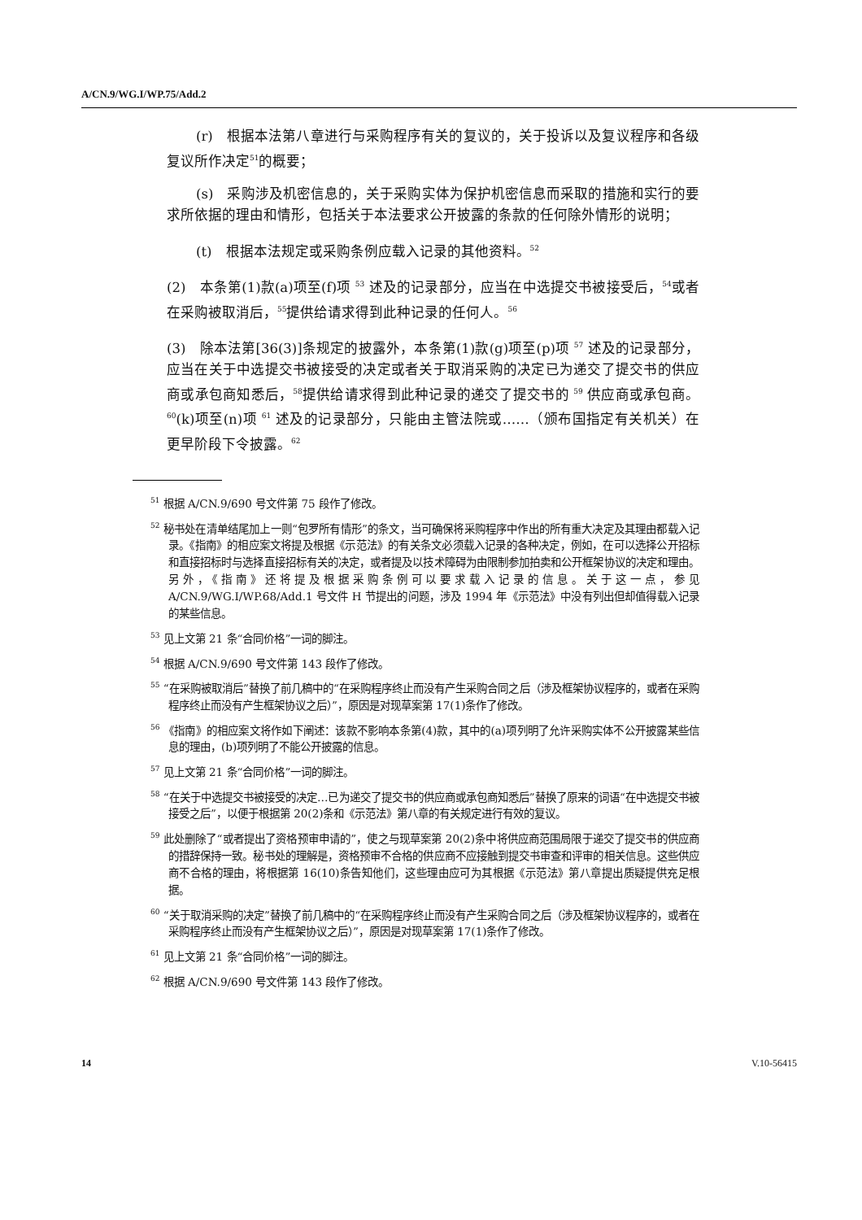A/CN.9/WG.I/WP.75/Add.2
(r)　根据本法第八章进行与采购程序有关的复议的，关于投诉以及复议程序和各级复议所作决定<sup>51</sup>的概要；
(s)　采购涉及机密信息的，关于采购实体为保护机密信息而采取的措施和实行的要求所依据的理由和情形，包括关于本法要求公开披露的条款的任何除外情形的说明；
(t)　根据本法规定或采购条例应载入记录的其他资料。<sup>52</sup>
(2)　本条第(1)款(a)项至(f)项 <sup>53</sup> 述及的记录部分，应当在中选提交书被接受后，<sup>54</sup>或者在采购被取消后，<sup>55</sup>提供给请求得到此种记录的任何人。<sup>56</sup>
(3)　除本法第[36(3)]条规定的披露外，本条第(1)款(g)项至(p)项 <sup>57</sup> 述及的记录部分，应当在关于中选提交书被接受的决定或者关于取消采购的决定已为递交了提交书的供应商或承包商知悉后，<sup>58</sup>提供给请求得到此种记录的递交了提交书的 <sup>59</sup> 供应商或承包商。<sup>60</sup>(k)项至(n)项 <sup>61</sup> 述及的记录部分，只能由主管法院或……（颁布国指定有关机关）在更早阶段下令披露。<sup>62</sup>
<sup>51</sup> 根据 A/CN.9/690 号文件第 75 段作了修改。
<sup>52</sup> 秘书处在清单结尾加上一则“包罗所有情形”的条文，当可确保将采购程序中作出的所有重大决定及其理由都载入记录。《指南》的相应案文将提及根据《示范法》的有关条文必须载入记录的各种决定，例如，在可以选择公开招标和直接招标时与选择直接招标有关的决定，或者提及以技术障碍为由限制参加拍卖和公开框架协议的决定和理由。另外，《指南》还将提及根据采购条例可以要求载入记录的信息。关于这一点，参见 A/CN.9/WG.I/WP.68/Add.1 号文件 H 节提出的问题，涉及 1994 年《示范法》中没有列出但却值得载入记录的某些信息。
<sup>53</sup> 见上文第 21 条“合同价格”一词的脚注。
<sup>54</sup> 根据 A/CN.9/690 号文件第 143 段作了修改。
<sup>55</sup> “在采购被取消后”替换了前几稿中的“在采购程序终止而没有产生采购合同之后（涉及框架协议程序的，或者在采购程序终止而没有产生框架协议之后）”，原因是对现草案第 17(1)条作了修改。
<sup>56</sup> 《指南》的相应案文将作如下阐述：该款不影响本条第(4)款，其中的(a)项列明了允许采购实体不公开披露某些信息的理由，(b)项列明了不能公开披露的信息。
<sup>57</sup> 见上文第 21 条“合同价格”一词的脚注。
<sup>58</sup> “在关于中选提交书被接受的决定…已为递交了提交书的供应商或承包商知悉后”替换了原来的词语“在中选提交书被接受之后”，以便于根据第 20(2)条和《示范法》第八章的有关规定进行有效的复议。
<sup>59</sup> 此处删除了“或者提出了资格预审申请的”，使之与现草案第 20(2)条中将供应商范围局限于递交了提交书的供应商的措辞保持一致。秘书处的理解是，资格预审不合格的供应商不应接触到提交书审查和评审的相关信息。这些供应商不合格的理由，将根据第 16(10)条告知他们，这些理由应可为其根据《示范法》第八章提出质疑提供充足根据。
<sup>60</sup> “关于取消采购的决定”替换了前几稿中的“在采购程序终止而没有产生采购合同之后（涉及框架协议程序的，或者在采购程序终止而没有产生框架协议之后）”，原因是对现草案第 17(1)条作了修改。
<sup>61</sup> 见上文第 21 条“合同价格”一词的脚注。
<sup>62</sup> 根据 A/CN.9/690 号文件第 143 段作了修改。
14 V.10-56415